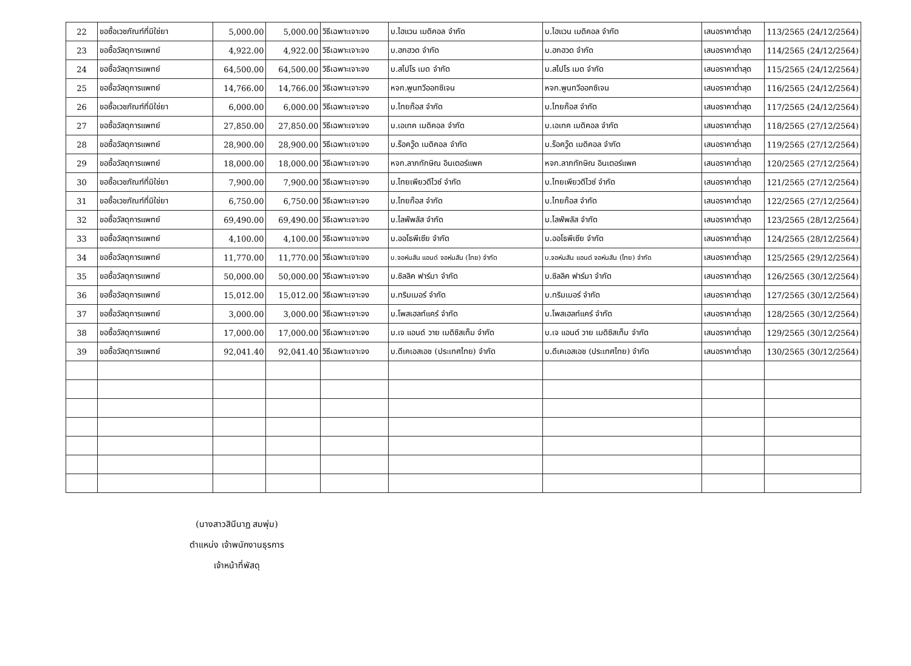| 22 | ขอซื้อเวชภัณฑ์ที่มิใช่ยา | 5,000.00 | 5,000.00 | วิธีเฉพาะเจาะจง | บ.ไฮแวน เมดิคอล จำกัด | บ.ไฮแวน เมดิคอล จำกัด | เสนอราคาต่ำสุด | 113/2565 (24/12/2564) |
| 23 | ขอซื้อวัสดุการแพทย์ | 4,922.00 | 4,922.00 | วิธีเฉพาะเจาะจง | บ.ฮกฮวด จำกัด | บ.ฮกฮวด จำกัด | เสนอราคาต่ำสุด | 114/2565 (24/12/2564) |
| 24 | ขอซื้อวัสดุการแพทย์ | 64,500.00 | 64,500.00 | วิธีเฉพาะเจาะจง | บ.สไปโร เมด จำกัด | บ.สไปโร เมด จำกัด | เสนอราคาต่ำสุด | 115/2565 (24/12/2564) |
| 25 | ขอซื้อวัสดุการแพทย์ | 14,766.00 | 14,766.00 | วิธีเฉพาะเจาะจง | หจก.พูนทวีออกซิเจน | หจก.พูนทวีออกซิเจน | เสนอราคาต่ำสุด | 116/2565 (24/12/2564) |
| 26 | ขอซื้อเวชภัณฑ์ที่มิใช่ยา | 6,000.00 | 6,000.00 | วิธีเฉพาะเจาะจง | บ.ไทยก๊อส จำกัด | บ.ไทยก๊อส จำกัด | เสนอราคาต่ำสุด | 117/2565 (24/12/2564) |
| 27 | ขอซื้อวัสดุการแพทย์ | 27,850.00 | 27,850.00 | วิธีเฉพาะเจาะจง | บ.เอเทค เมดิคอล จำกัด | บ.เอเทค เมดิคอล จำกัด | เสนอราคาต่ำสุด | 118/2565 (27/12/2564) |
| 28 | ขอซื้อวัสดุการแพทย์ | 28,900.00 | 28,900.00 | วิธีเฉพาะเจาะจง | บ.ร็อควู๊ด เมดิคอล จำกัด | บ.ร็อควู๊ด เมดิคอล จำกัด | เสนอราคาต่ำสุด | 119/2565 (27/12/2564) |
| 29 | ขอซื้อวัสดุการแพทย์ | 18,000.00 | 18,000.00 | วิธีเฉพาะเจาะจง | หจก.ลาภทักษิณ อินเตอร์แพค | หจก.ลาภทักษิณ อินเตอร์แพค | เสนอราคาต่ำสุด | 120/2565 (27/12/2564) |
| 30 | ขอซื้อเวชภัณฑ์ที่มิใช่ยา | 7,900.00 | 7,900.00 | วิธีเฉพาะเจาะจง | บ.ไทยเพียวดีไวซ์ จำกัด | บ.ไทยเพียวดีไวซ์ จำกัด | เสนอราคาต่ำสุด | 121/2565 (27/12/2564) |
| 31 | ขอซื้อเวชภัณฑ์ที่มิใช่ยา | 6,750.00 | 6,750.00 | วิธีเฉพาะเจาะจง | บ.ไทยก๊อส จำกัด | บ.ไทยก๊อส จำกัด | เสนอราคาต่ำสุด | 122/2565 (27/12/2564) |
| 32 | ขอซื้อวัสดุการแพทย์ | 69,490.00 | 69,490.00 | วิธีเฉพาะเจาะจง | บ.ไลฟ์พลัส จำกัด | บ.ไลฟ์พลัส จำกัด | เสนอราคาต่ำสุด | 123/2565 (28/12/2564) |
| 33 | ขอซื้อวัสดุการแพทย์ | 4,100.00 | 4,100.00 | วิธีเฉพาะเจาะจง | บ.ออโธพีเซีย จำกัด | บ.ออโธพีเซีย จำกัด | เสนอราคาต่ำสุด | 124/2565 (28/12/2564) |
| 34 | ขอซื้อวัสดุการแพทย์ | 11,770.00 | 11,770.00 | วิธีเฉพาะเจาะจง | บ.จอห์นสัน แอนด์ จอห์นสัน (ไทย) จำกัด | บ.จอห์นสัน แอนด์ จอห์นสัน (ไทย) จำกัด | เสนอราคาต่ำสุด | 125/2565 (29/12/2564) |
| 35 | ขอซื้อวัสดุการแพทย์ | 50,000.00 | 50,000.00 | วิธีเฉพาะเจาะจง | บ.ซิลลิค ฟาร์มา จำกัด | บ.ซิลลิค ฟาร์มา จำกัด | เสนอราคาต่ำสุด | 126/2565 (30/12/2564) |
| 36 | ขอซื้อวัสดุการแพทย์ | 15,012.00 | 15,012.00 | วิธีเฉพาะเจาะจง | บ.ทริมเมอร์ จำกัด | บ.ทริมเมอร์ จำกัด | เสนอราคาต่ำสุด | 127/2565 (30/12/2564) |
| 37 | ขอซื้อวัสดุการแพทย์ | 3,000.00 | 3,000.00 | วิธีเฉพาะเจาะจง | บ.โพสเฮลท์แคร์ จำกัด | บ.โพสเฮลท์แคร์ จำกัด | เสนอราคาต่ำสุด | 128/2565 (30/12/2564) |
| 38 | ขอซื้อวัสดุการแพทย์ | 17,000.00 | 17,000.00 | วิธีเฉพาะเจาะจง | บ.เจ แอนด์ วาย เมดิซิสเท็ม จำกัด | บ.เจ แอนด์ วาย เมดิซิสเท็ม จำกัด | เสนอราคาต่ำสุด | 129/2565 (30/12/2564) |
| 39 | ขอซื้อวัสดุการแพทย์ | 92,041.40 | 92,041.40 | วิธีเฉพาะเจาะจง | บ.ดีเคเอสเอช (ประเทศไทย) จำกัด | บ.ดีเคเอสเอช (ประเทศไทย) จำกัด | เสนอราคาต่ำสุด | 130/2565 (30/12/2564) |
(นางสาวสินีนาฏ สมพุ่ม)
ตำแหน่ง เจ้าพนักงานธุรการ
เจ้าหน้าที่พัสดุ